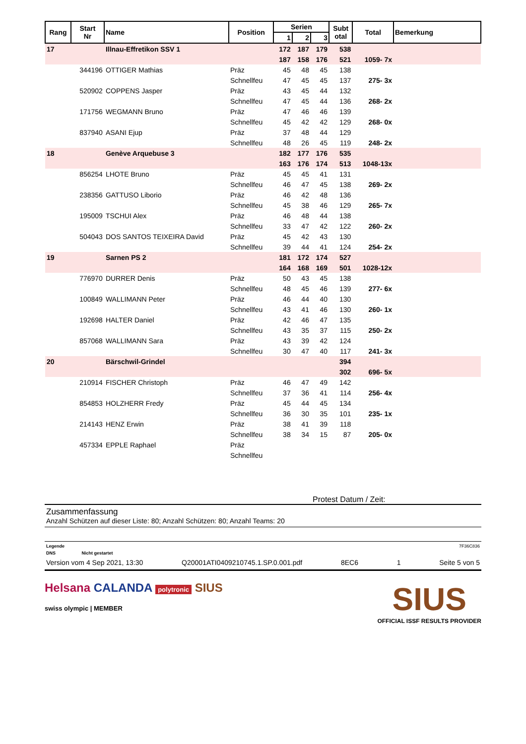| Rang | Start Nr | Name | Position | Serien | | | Subt otal | Total | Bemerkung |
| --- | --- | --- | --- | --- | --- | --- | --- | --- | --- |
| | | | | 1 | 2 | 3 | | | |
| 17 | | Illnau-Effretikon SSV 1 | | 172 | 187 | 179 | 538 | | |
| | | | | 187 | 158 | 176 | 521 | 1059- 7x | |
| | 344196 | OTTIGER Mathias | Präz | 45 | 48 | 45 | 138 | | |
| | | | Schnellfeu | 47 | 45 | 45 | 137 | 275- 3x | |
| | 520902 | COPPENS Jasper | Präz | 43 | 45 | 44 | 132 | | |
| | | | Schnellfeu | 47 | 45 | 44 | 136 | 268- 2x | |
| | 171756 | WEGMANN Bruno | Präz | 47 | 46 | 46 | 139 | | |
| | | | Schnellfeu | 45 | 42 | 42 | 129 | 268- 0x | |
| | 837940 | ASANI Ejup | Präz | 37 | 48 | 44 | 129 | | |
| | | | Schnellfeu | 48 | 26 | 45 | 119 | 248- 2x | |
| 18 | | Genève Arquebuse 3 | | 182 | 177 | 176 | 535 | | |
| | | | | 163 | 176 | 174 | 513 | 1048-13x | |
| | 856254 | LHOTE Bruno | Präz | 45 | 45 | 41 | 131 | | |
| | | | Schnellfeu | 46 | 47 | 45 | 138 | 269- 2x | |
| | 238356 | GATTUSO Liborio | Präz | 46 | 42 | 48 | 136 | | |
| | | | Schnellfeu | 45 | 38 | 46 | 129 | 265- 7x | |
| | 195009 | TSCHUI Alex | Präz | 46 | 48 | 44 | 138 | | |
| | | | Schnellfeu | 33 | 47 | 42 | 122 | 260- 2x | |
| | 504043 | DOS SANTOS TEIXEIRA David | Präz | 45 | 42 | 43 | 130 | | |
| | | | Schnellfeu | 39 | 44 | 41 | 124 | 254- 2x | |
| 19 | | Sarnen PS 2 | | 181 | 172 | 174 | 527 | | |
| | | | | 164 | 168 | 169 | 501 | 1028-12x | |
| | 776970 | DURRER Denis | Präz | 50 | 43 | 45 | 138 | | |
| | | | Schnellfeu | 48 | 45 | 46 | 139 | 277- 6x | |
| | 100849 | WALLIMANN Peter | Präz | 46 | 44 | 40 | 130 | | |
| | | | Schnellfeu | 43 | 41 | 46 | 130 | 260- 1x | |
| | 192698 | HALTER Daniel | Präz | 42 | 46 | 47 | 135 | | |
| | | | Schnellfeu | 43 | 35 | 37 | 115 | 250- 2x | |
| | 857068 | WALLIMANN Sara | Präz | 43 | 39 | 42 | 124 | | |
| | | | Schnellfeu | 30 | 47 | 40 | 117 | 241- 3x | |
| 20 | | Bärschwil-Grindel | | | | | 394 | | |
| | | | | | | | 302 | 696- 5x | |
| | 210914 | FISCHER Christoph | Präz | 46 | 47 | 49 | 142 | | |
| | | | Schnellfeu | 37 | 36 | 41 | 114 | 256- 4x | |
| | 854853 | HOLZHERR Fredy | Präz | 45 | 44 | 45 | 134 | | |
| | | | Schnellfeu | 36 | 30 | 35 | 101 | 235- 1x | |
| | 214143 | HENZ Erwin | Präz | 38 | 41 | 39 | 118 | | |
| | | | Schnellfeu | 38 | 34 | 15 | 87 | 205- 0x | |
| | 457334 | EPPLE Raphael | Präz | | | | | | |
| | | | Schnellfeu | | | | | | |
Protest Datum / Zeit:
Zusammenfassung
Anzahl Schützen auf dieser Liste: 80; Anzahl Schützen: 80; Anzahl Teams: 20
Legende 7F36C836
DNS Nicht gestartet
Version vom 4 Sep 2021, 13:30 Q20001ATI0409210745.1.SP.0.001.pdf 8EC6 1 Seite 5 von 5
Helsana CALANDA polytronic SIUS
swiss olympic | MEMBER
SIUS
OFFICIAL ISSF RESULTS PROVIDER